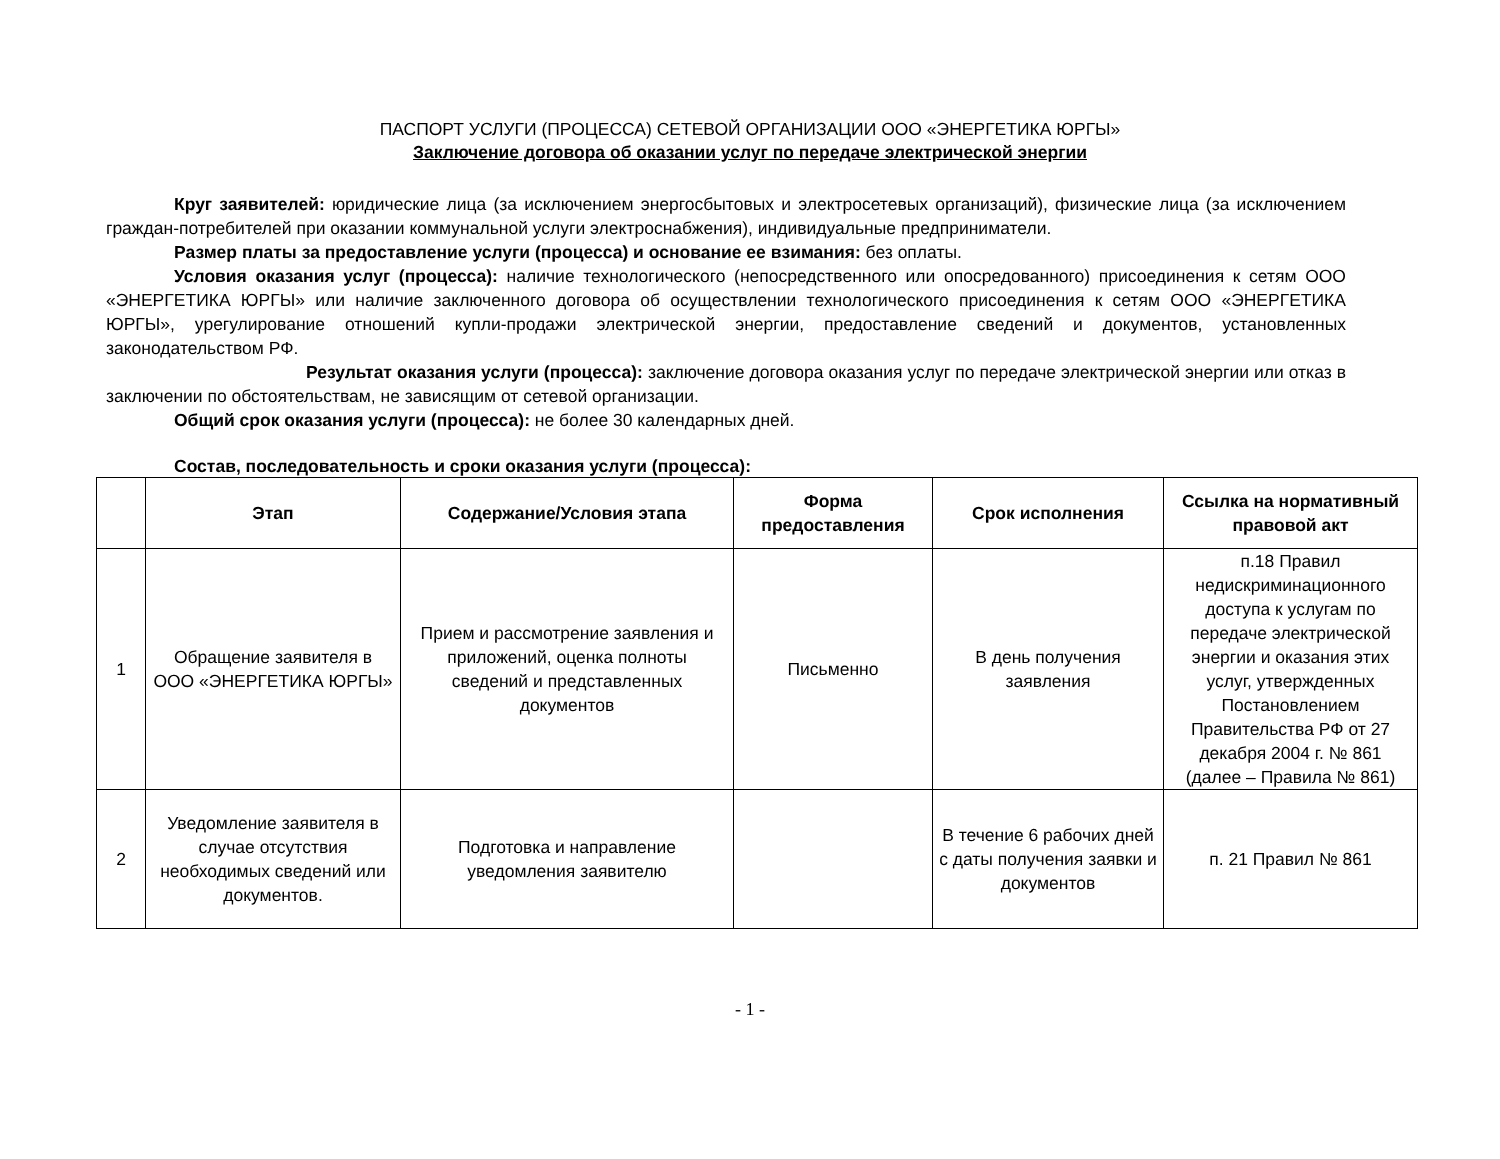ПАСПОРТ УСЛУГИ (ПРОЦЕССА) СЕТЕВОЙ ОРГАНИЗАЦИИ ООО «ЭНЕРГЕТИКА ЮРГЫ»
Заключение договора об оказании услуг по передаче электрической энергии
Круг заявителей: юридические лица (за исключением энергосбытовых и электросетевых организаций), физические лица (за исключением граждан-потребителей при оказании коммунальной услуги электроснабжения), индивидуальные предприниматели.
Размер платы за предоставление услуги (процесса) и основание ее взимания: без оплаты.
Условия оказания услуг (процесса): наличие технологического (непосредственного или опосредованного) присоединения к сетям ООО «ЭНЕРГЕТИКА ЮРГЫ» или наличие заключенного договора об осуществлении технологического присоединения к сетям ООО «ЭНЕРГЕТИКА ЮРГЫ», урегулирование отношений купли-продажи электрической энергии, предоставление сведений и документов, установленных законодательством РФ.
Результат оказания услуги (процесса): заключение договора оказания услуг по передаче электрической энергии или отказ в заключении по обстоятельствам, не зависящим от сетевой организации.
Общий срок оказания услуги (процесса): не более 30 календарных дней.
Состав, последовательность и сроки оказания услуги (процесса):
| | Этап | Содержание/Условия этапа | Форма предоставления | Срок исполнения | Ссылка на нормативный правовой акт |
| --- | --- | --- | --- | --- | --- |
| 1 | Обращение заявителя в ООО «ЭНЕРГЕТИКА ЮРГЫ» | Прием и рассмотрение заявления и приложений, оценка полноты сведений и представленных документов | Письменно | В день получения заявления | п.18 Правил недискриминационного доступа к услугам по передаче электрической энергии и оказания этих услуг, утвержденных Постановлением Правительства РФ от 27 декабря 2004 г. № 861 (далее – Правила № 861) |
| 2 | Уведомление заявителя в случае отсутствия необходимых сведений или документов. | Подготовка и направление уведомления заявителю | | В течение 6 рабочих дней с даты получения заявки и документов | п. 21 Правил № 861 |
- 1 -